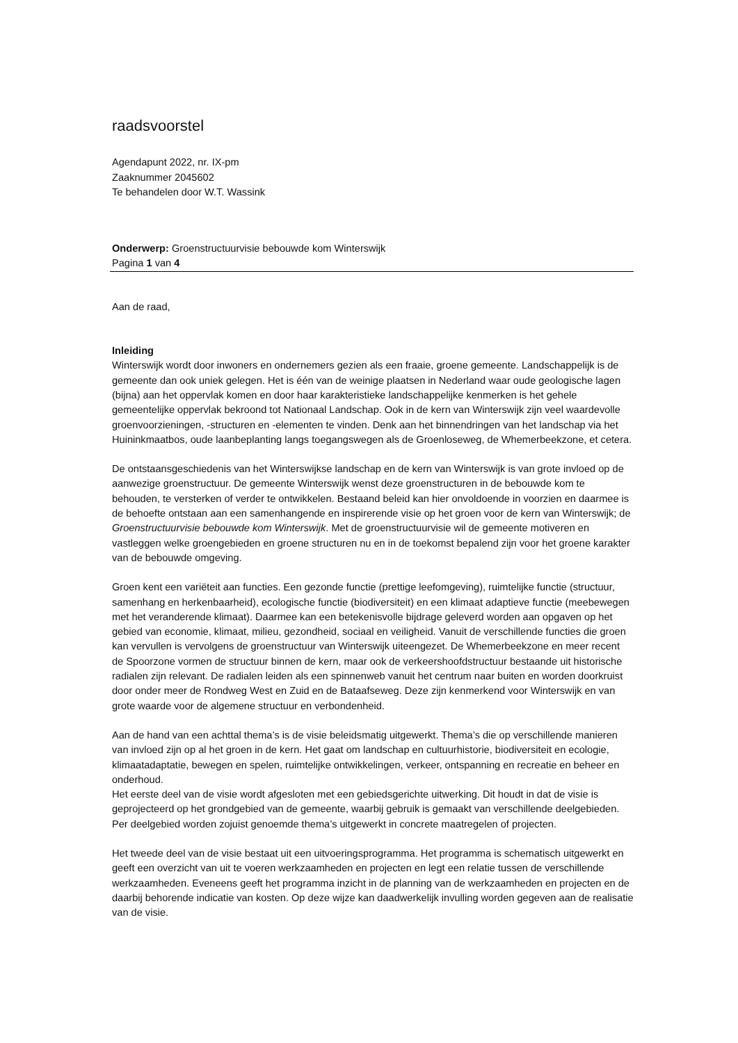raadsvoorstel
Agendapunt 2022, nr. IX-pm
Zaaknummer 2045602
Te behandelen door W.T. Wassink
Onderwerp: Groenstructuurvisie bebouwde kom Winterswijk
Pagina 1 van 4
Aan de raad,
Inleiding
Winterswijk wordt door inwoners en ondernemers gezien als een fraaie, groene gemeente. Landschappelijk is de gemeente dan ook uniek gelegen. Het is één van de weinige plaatsen in Nederland waar oude geologische lagen (bijna) aan het oppervlak komen en door haar karakteristieke landschappelijke kenmerken is het gehele gemeentelijke oppervlak bekroond tot Nationaal Landschap. Ook in de kern van Winterswijk zijn veel waardevolle groenvoorzieningen, -structuren en -elementen te vinden. Denk aan het binnendringen van het landschap via het Huininkmaatbos, oude laanbeplanting langs toegangswegen als de Groenloseweg, de Whemerbeekzone, et cetera.
De ontstaansgeschiedenis van het Winterswijkse landschap en de kern van Winterswijk is van grote invloed op de aanwezige groenstructuur. De gemeente Winterswijk wenst deze groenstructuren in de bebouwde kom te behouden, te versterken of verder te ontwikkelen. Bestaand beleid kan hier onvoldoende in voorzien en daarmee is de behoefte ontstaan aan een samenhangende en inspirerende visie op het groen voor de kern van Winterswijk; de Groenstructuurvisie bebouwde kom Winterswijk. Met de groenstructuurvisie wil de gemeente motiveren en vastleggen welke groengebieden en groene structuren nu en in de toekomst bepalend zijn voor het groene karakter van de bebouwde omgeving.
Groen kent een variëteit aan functies. Een gezonde functie (prettige leefomgeving), ruimtelijke functie (structuur, samenhang en herkenbaarheid), ecologische functie (biodiversiteit) en een klimaat adaptieve functie (meebewegen met het veranderende klimaat). Daarmee kan een betekenisvolle bijdrage geleverd worden aan opgaven op het gebied van economie, klimaat, milieu, gezondheid, sociaal en veiligheid. Vanuit de verschillende functies die groen kan vervullen is vervolgens de groenstructuur van Winterswijk uiteengezet. De Whemerbeekzone en meer recent de Spoorzone vormen de structuur binnen de kern, maar ook de verkeershoofdstructuur bestaande uit historische radialen zijn relevant. De radialen leiden als een spinnenweb vanuit het centrum naar buiten en worden doorkruist door onder meer de Rondweg West en Zuid en de Bataafseweg. Deze zijn kenmerkend voor Winterswijk en van grote waarde voor de algemene structuur en verbondenheid.
Aan de hand van een achttal thema’s is de visie beleidsmatig uitgewerkt. Thema’s die op verschillende manieren van invloed zijn op al het groen in de kern. Het gaat om landschap en cultuurhistorie, biodiversiteit en ecologie, klimaatadaptatie, bewegen en spelen, ruimtelijke ontwikkelingen, verkeer, ontspanning en recreatie en beheer en onderhoud.
Het eerste deel van de visie wordt afgesloten met een gebiedsgerichte uitwerking. Dit houdt in dat de visie is geprojecteerd op het grondgebied van de gemeente, waarbij gebruik is gemaakt van verschillende deelgebieden. Per deelgebied worden zojuist genoemde thema’s uitgewerkt in concrete maatregelen of projecten.
Het tweede deel van de visie bestaat uit een uitvoeringsprogramma. Het programma is schematisch uitgewerkt en geeft een overzicht van uit te voeren werkzaamheden en projecten en legt een relatie tussen de verschillende werkzaamheden. Eveneens geeft het programma inzicht in de planning van de werkzaamheden en projecten en de daarbij behorende indicatie van kosten. Op deze wijze kan daadwerkelijk invulling worden gegeven aan de realisatie van de visie.